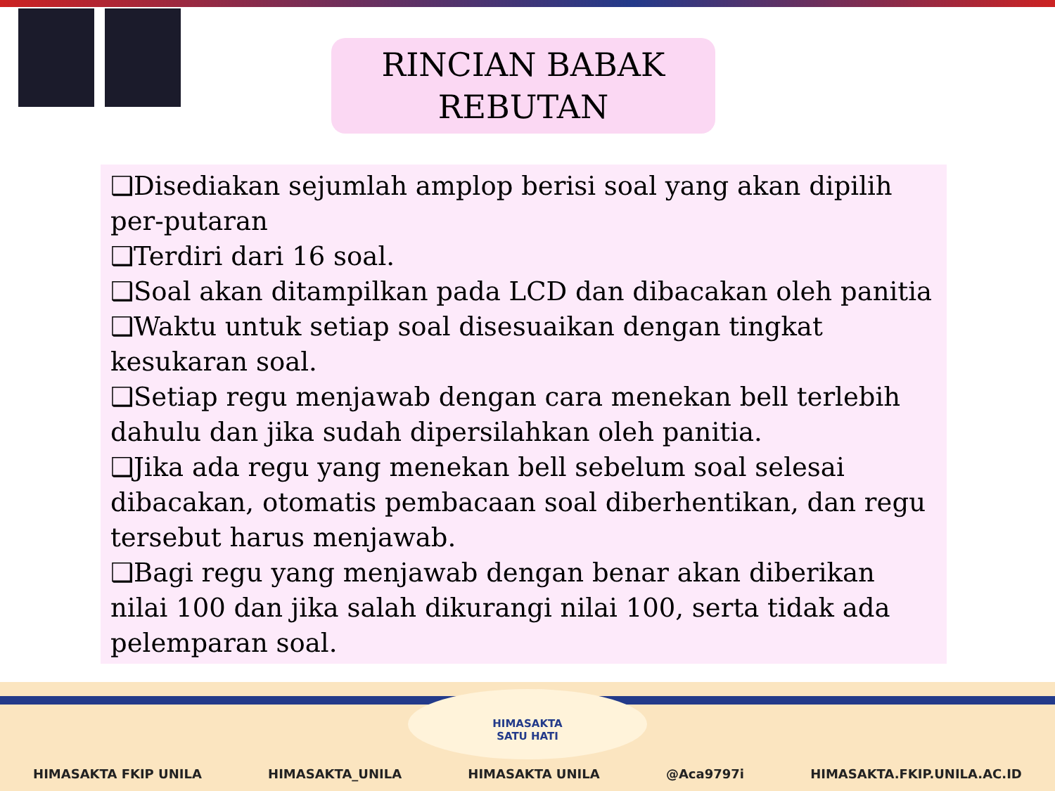RINCIAN BABAK
REBUTAN
❑Disediakan sejumlah amplop berisi soal yang akan dipilih per-putaran
❑Terdiri dari 16 soal.
❑Soal akan ditampilkan pada LCD dan dibacakan oleh panitia
❑Waktu untuk setiap soal disesuaikan dengan tingkat kesukaran soal.
❑Setiap regu menjawab dengan cara menekan bell terlebih dahulu dan jika sudah dipersilahkan oleh panitia.
❑Jika ada regu yang menekan bell sebelum soal selesai dibacakan, otomatis pembacaan soal diberhentikan, dan regu tersebut harus menjawab.
❑Bagi regu yang menjawab dengan benar akan diberikan nilai 100 dan jika salah dikurangi nilai 100, serta tidak ada pelemparan soal.
HIMASAKTA
SATU HATI
HIMASAKTA FKIP UNILA HIMASAKTA_UNILA HIMASAKTA UNILA @Aca9797i HIMASAKTA.FKIP.UNILA.AC.ID